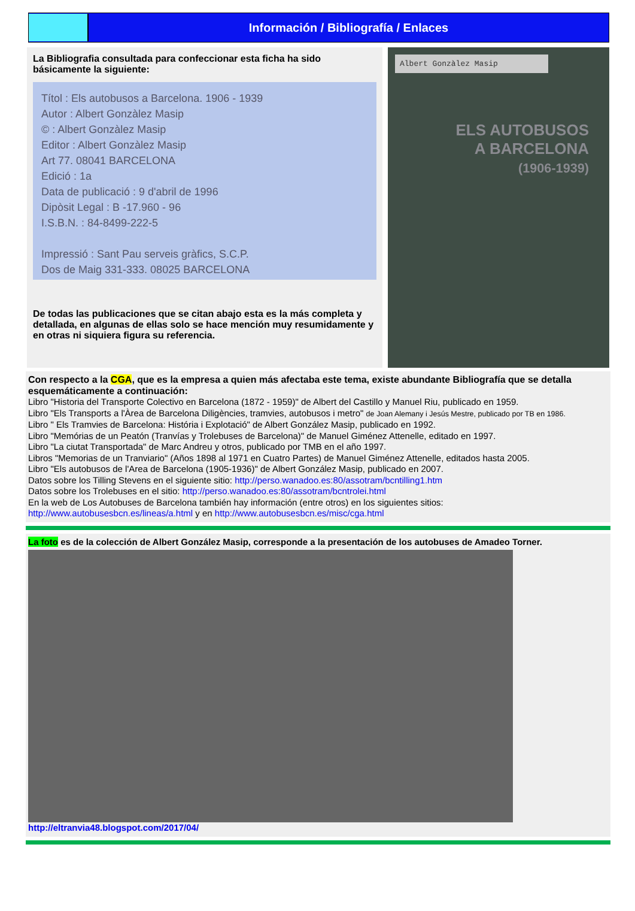Información / Bibliografía / Enlaces
La Bibliografia consultada para confeccionar esta ficha ha sido básicamente la siguiente:
Títol : Els autobusos a Barcelona. 1906 - 1939
Autor : Albert Gonzàlez Masip
© : Albert Gonzàlez Masip
Editor : Albert Gonzàlez Masip
Art 77. 08041 BARCELONA
Edició : 1a
Data de publicació : 9 d'abril de 1996
Dipòsit Legal : B -17.960 - 96
I.S.B.N. : 84-8499-222-5
Impressió : Sant Pau serveis gràfics, S.C.P.
Dos de Maig 331-333. 08025 BARCELONA
De todas las publicaciones que se citan abajo esta es la más completa y detallada, en algunas de ellas solo se hace mención muy resumidamente y en otras ni siquiera figura su referencia.
Albert Gonzàlez Masip
ELS AUTOBUSOS
A BARCELONA
(1906-1939)
Con respecto a la CGA, que es la empresa a quien más afectaba este tema, existe abundante Bibliografía que se detalla esquemáticamente a continuación:
Libro "Historia del Transporte Colectivo en Barcelona (1872 - 1959)" de Albert del Castillo y Manuel Riu, publicado en 1959.
Libro "Els Transports a l'Àrea de Barcelona Diligències, tramvies, autobusos i metro" de Joan Alemany i Jesús Mestre, publicado por TB en 1986.
Libro " Els Tramvies de Barcelona: História i Explotació" de Albert González Masip, publicado en 1992.
Libro "Memórias de un Peatón (Tranvías y Trolebuses de Barcelona)" de Manuel Giménez Attenelle, editado en 1997.
Libro "La ciutat Transportada" de Marc Andreu y otros, publicado por TMB en el año 1997.
Libros "Memorias de un Tranviario" (Años 1898 al 1971 en Cuatro Partes) de Manuel Giménez Attenelle, editados hasta 2005.
Libro "Els autobusos de l'Area de Barcelona (1905-1936)" de Albert González Masip, publicado en 2007.
Datos sobre los Tilling Stevens en el siguiente sitio: http://perso.wanadoo.es:80/assotram/bcntilling1.htm
Datos sobre los Trolebuses en el sitio: http://perso.wanadoo.es:80/assotram/bcntrolei.html
En la web de Los Autobuses de Barcelona también hay información (entre otros) en los siguientes sitios:
http://www.autobusesbcn.es/lineas/a.html y en http://www.autobusesbcn.es/misc/cga.html
La foto es de la colección de Albert González Masip, corresponde a la presentación de los autobuses de Amadeo Torner.
http://eltranvia48.blogspot.com/2017/04/